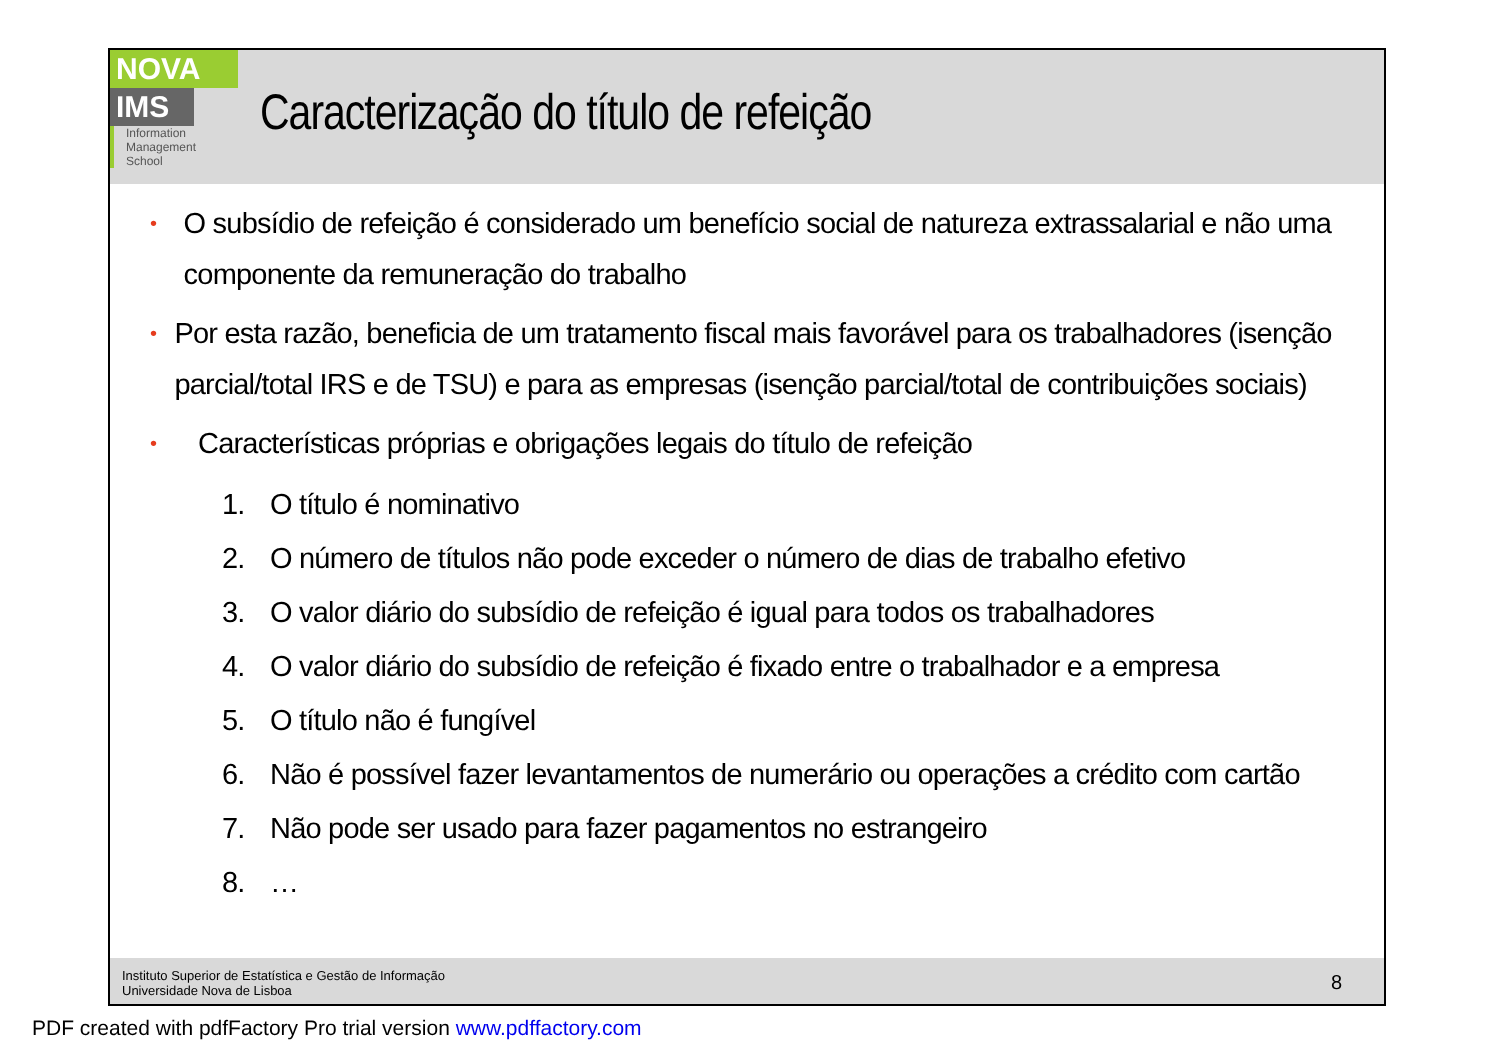NOVA
IMS
Information
Management
School
Caracterização do título de refeição
• O subsídio de refeição é considerado um benefício social de natureza extrassalarial e não uma componente da remuneração do trabalho
• Por esta razão, beneficia de um tratamento fiscal mais favorável para os trabalhadores (isenção parcial/total IRS e de TSU) e para as empresas (isenção parcial/total de contribuições sociais)
• Características próprias e obrigações legais do título de refeição
1. O título é nominativo
2. O número de títulos não pode exceder o número de dias de trabalho efetivo
3. O valor diário do subsídio de refeição é igual para todos os trabalhadores
4. O valor diário do subsídio de refeição é fixado entre o trabalhador e a empresa
5. O título não é fungível
6. Não é possível fazer levantamentos de numerário ou operações a crédito com cartão
7. Não pode ser usado para fazer pagamentos no estrangeiro
8. …
Instituto Superior de Estatística e Gestão de Informação
Universidade Nova de Lisboa
8
PDF created with pdfFactory Pro trial version www.pdffactory.com